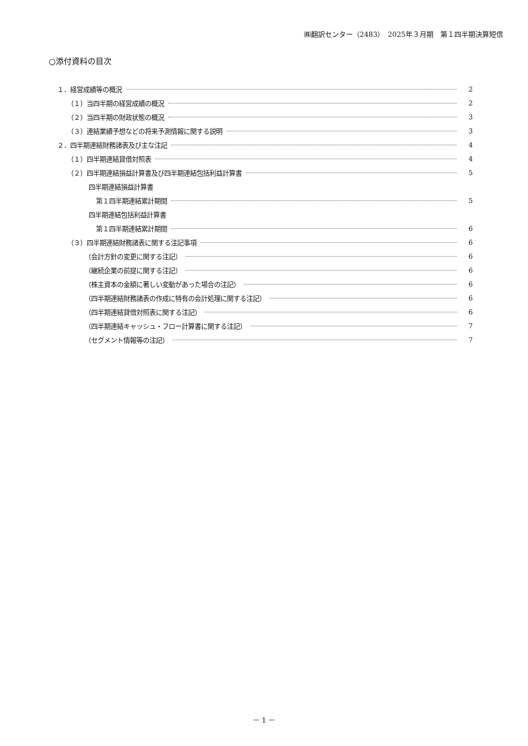㈱翻訳センター（2483）　2025年３月期　第１四半期決算短信
○添付資料の目次
１．経営成績等の概況 2
（１）当四半期の経営成績の概況 2
（２）当四半期の財政状態の概況 3
（３）連結業績予想などの将来予測情報に関する説明 3
２．四半期連結財務諸表及び主な注記 4
（１）四半期連結貸借対照表 4
（２）四半期連結損益計算書及び四半期連結包括利益計算書 5
四半期連結損益計算書
第１四半期連結累計期間 5
四半期連結包括利益計算書
第１四半期連結累計期間 6
（３）四半期連結財務諸表に関する注記事項 6
（会計方針の変更に関する注記） 6
（継続企業の前提に関する注記） 6
（株主資本の金額に著しい変動があった場合の注記） 6
（四半期連結財務諸表の作成に特有の会計処理に関する注記） 6
（四半期連結貸借対照表に関する注記） 6
（四半期連結キャッシュ・フロー計算書に関する注記） 7
（セグメント情報等の注記） 7
－ 1 －